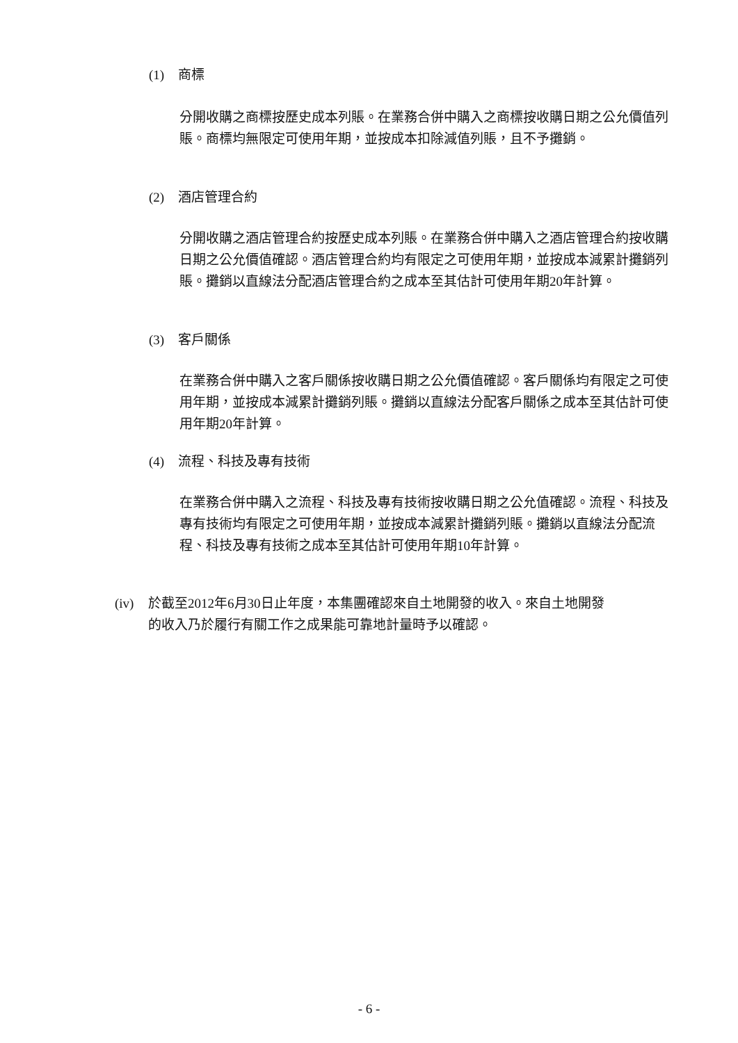(1) 商標
分開收購之商標按歷史成本列賬。在業務合併中購入之商標按收購日期之公允價值列賬。商標均無限定可使用年期，並按成本扣除減值列賬，且不予攤銷。
(2) 酒店管理合約
分開收購之酒店管理合約按歷史成本列賬。在業務合併中購入之酒店管理合約按收購日期之公允價值確認。酒店管理合約均有限定之可使用年期，並按成本減累計攤銷列賬。攤銷以直線法分配酒店管理合約之成本至其估計可使用年期20年計算。
(3) 客戶關係
在業務合併中購入之客戶關係按收購日期之公允價值確認。客戶關係均有限定之可使用年期，並按成本減累計攤銷列賬。攤銷以直線法分配客戶關係之成本至其估計可使用年期20年計算。
(4) 流程、科技及專有技術
在業務合併中購入之流程、科技及專有技術按收購日期之公允值確認。流程、科技及專有技術均有限定之可使用年期，並按成本減累計攤銷列賬。攤銷以直線法分配流程、科技及專有技術之成本至其估計可使用年期10年計算。
(iv) 於截至2012年6月30日止年度，本集團確認來自土地開發的收入。來自土地開發
的收入乃於履行有關工作之成果能可靠地計量時予以確認。
- 6 -